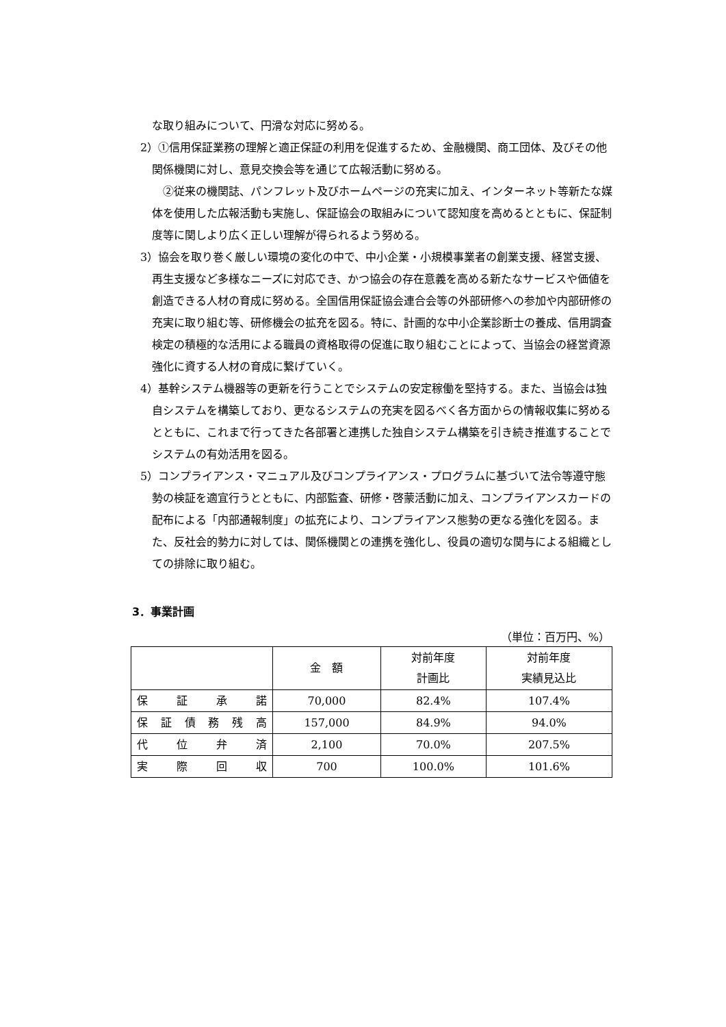な取り組みについて、円滑な対応に努める。
2）①信用保証業務の理解と適正保証の利用を促進するため、金融機関、商工団体、及びその他関係機関に対し、意見交換会等を通じて広報活動に努める。
　②従来の機関誌、パンフレット及びホームページの充実に加え、インターネット等新たな媒体を使用した広報活動も実施し、保証協会の取組みについて認知度を高めるとともに、保証制度等に関しより広く正しい理解が得られるよう努める。
3）協会を取り巻く厳しい環境の変化の中で、中小企業・小規模事業者の創業支援、経営支援、再生支援など多様なニーズに対応でき、かつ協会の存在意義を高める新たなサービスや価値を創造できる人材の育成に努める。全国信用保証協会連合会等の外部研修への参加や内部研修の充実に取り組む等、研修機会の拡充を図る。特に、計画的な中小企業診断士の養成、信用調査検定の積極的な活用による職員の資格取得の促進に取り組むことによって、当協会の経営資源強化に資する人材の育成に繋げていく。
4）基幹システム機器等の更新を行うことでシステムの安定稼働を堅持する。また、当協会は独自システムを構築しており、更なるシステムの充実を図るべく各方面からの情報収集に努めるとともに、これまで行ってきた各部署と連携した独自システム構築を引き続き推進することでシステムの有効活用を図る。
5）コンプライアンス・マニュアル及びコンプライアンス・プログラムに基づいて法令等遵守態勢の検証を適宜行うとともに、内部監査、研修・啓蒙活動に加え、コンプライアンスカードの配布による「内部通報制度」の拡充により、コンプライアンス態勢の更なる強化を図る。また、反社会的勢力に対しては、関係機関との連携を強化し、役員の適切な関与による組織としての排除に取り組む。
3．事業計画
（単位：百万円、%）
| | 金 額 | 対前年度 計画比 | 対前年度 実績見込比 |
| --- | --- | --- | --- |
| 保 証 承 諾 | 70,000 | 82.4% | 107.4% |
| 保 証 債 務 残 高 | 157,000 | 84.9% | 94.0% |
| 代 位 弁 済 | 2,100 | 70.0% | 207.5% |
| 実 際 回 収 | 700 | 100.0% | 101.6% |